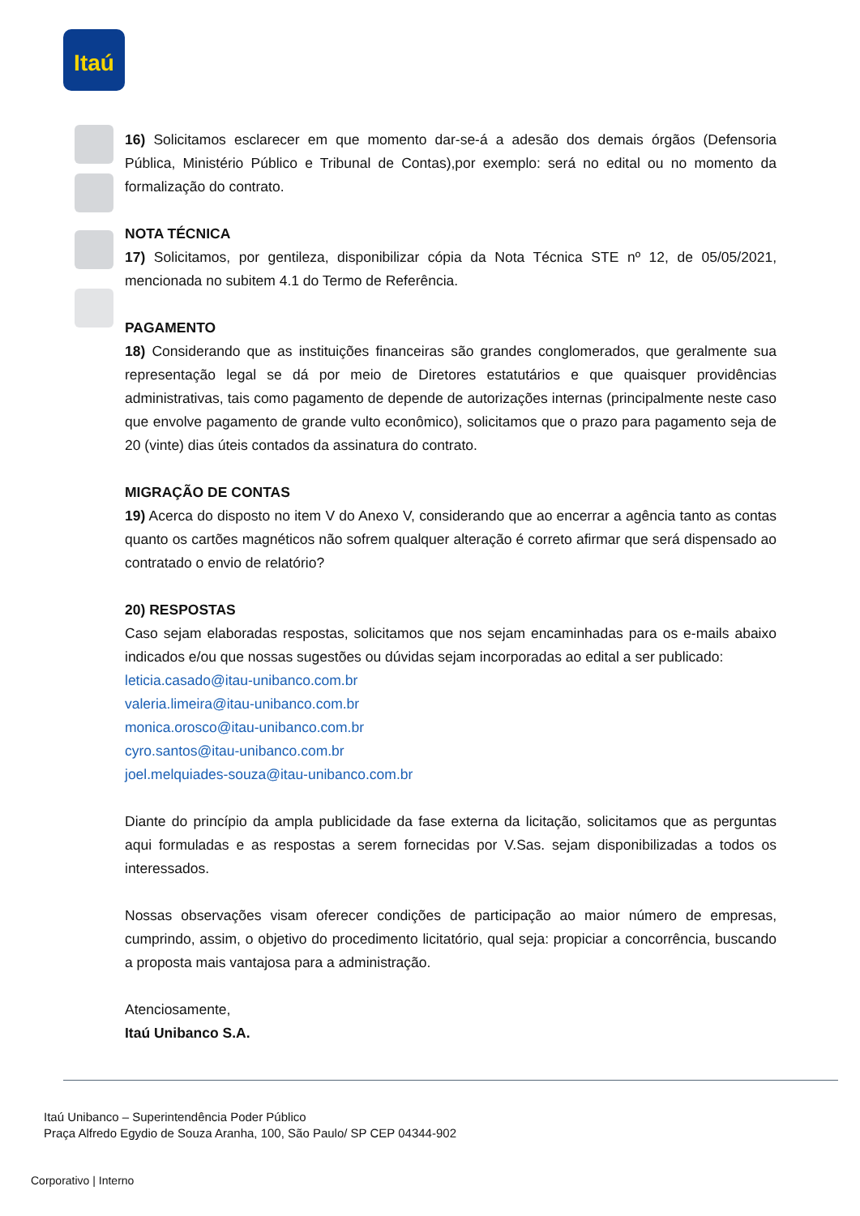Itaú
16) Solicitamos esclarecer em que momento dar-se-á a adesão dos demais órgãos (Defensoria Pública, Ministério Público e Tribunal de Contas),por exemplo: será no edital ou no momento da formalização do contrato.
NOTA TÉCNICA
17) Solicitamos, por gentileza, disponibilizar cópia da Nota Técnica STE nº 12, de 05/05/2021, mencionada no subitem 4.1 do Termo de Referência.
PAGAMENTO
18) Considerando que as instituições financeiras são grandes conglomerados, que geralmente sua representação legal se dá por meio de Diretores estatutários e que quaisquer providências administrativas, tais como pagamento de depende de autorizações internas (principalmente neste caso que envolve pagamento de grande vulto econômico), solicitamos que o prazo para pagamento seja de 20 (vinte) dias úteis contados da assinatura do contrato.
MIGRAÇÃO DE CONTAS
19) Acerca do disposto no item V do Anexo V, considerando que ao encerrar a agência tanto as contas quanto os cartões magnéticos não sofrem qualquer alteração é correto afirmar que será dispensado ao contratado o envio de relatório?
20) RESPOSTAS
Caso sejam elaboradas respostas, solicitamos que nos sejam encaminhadas para os e-mails abaixo indicados e/ou que nossas sugestões ou dúvidas sejam incorporadas ao edital a ser publicado:
leticia.casado@itau-unibanco.com.br
valeria.limeira@itau-unibanco.com.br
monica.orosco@itau-unibanco.com.br
cyro.santos@itau-unibanco.com.br
joel.melquiades-souza@itau-unibanco.com.br
Diante do princípio da ampla publicidade da fase externa da licitação, solicitamos que as perguntas aqui formuladas e as respostas a serem fornecidas por V.Sas. sejam disponibilizadas a todos os interessados.
Nossas observações visam oferecer condições de participação ao maior número de empresas, cumprindo, assim, o objetivo do procedimento licitatório, qual seja: propiciar a concorrência, buscando a proposta mais vantajosa para a administração.
Atenciosamente,
Itaú Unibanco S.A.
Itaú Unibanco – Superintendência Poder Público
Praça Alfredo Egydio de Souza Aranha, 100, São Paulo/ SP CEP 04344-902
Corporativo | Interno